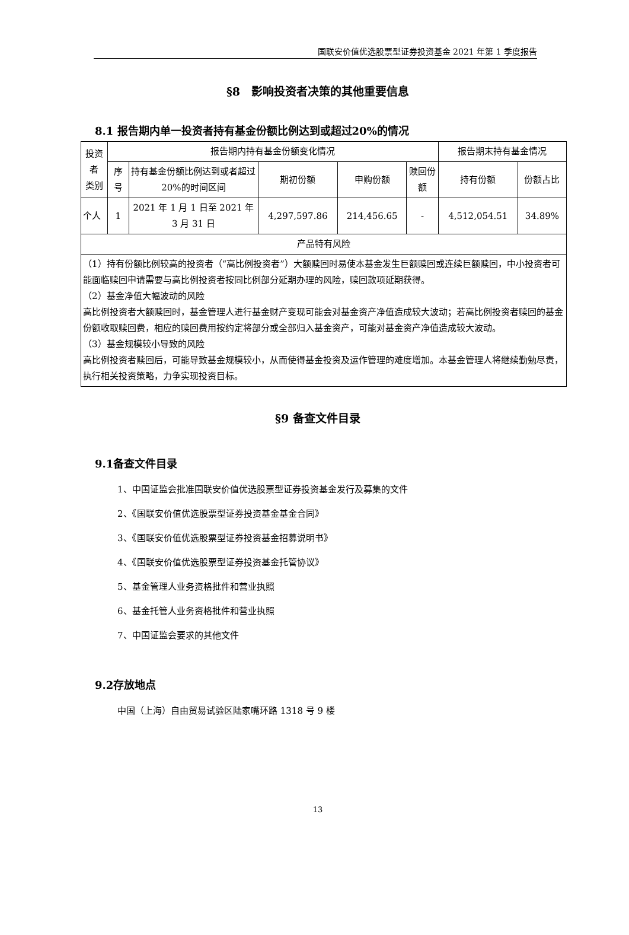国联安价值优选股票型证券投资基金 2021 年第 1 季度报告
§8　影响投资者决策的其他重要信息
8.1 报告期内单一投资者持有基金份额比例达到或超过20%的情况
| 投资者 类别 | 报告期内持有基金份额变化情况 | | | | | 报告期末持有基金情况 | |
| --- | --- | --- | --- | --- | --- | --- | --- |
| | 序号 | 持有基金份额比例达到或者超过20%的时间区间 | 期初份额 | 申购份额 | 赎回份额 | 持有份额 | 份额占比 |
| 个人 | 1 | 2021 年 1 月 1 日至 2021 年 3 月 31 日 | 4,297,597.86 | 214,456.65 | - | 4,512,054.51 | 34.89% |
| 产品特有风险 | | | | | | | |
| （1）持有份额比例较高的投资者（“高比例投资者”）大额赎回时易使本基金发生巨额赎回或连续巨额赎回，中小投资者可能面临赎回申请需要与高比例投资者按同比例部分延期办理的风险，赎回款项延期获得。 （2）基金净值大幅波动的风险 高比例投资者大额赎回时，基金管理人进行基金财产变现可能会对基金资产净值造成较大波动；若高比例投资者赎回的基金份额收取赎回费，相应的赎回费用按约定将部分或全部归入基金资产，可能对基金资产净值造成较大波动。 （3）基金规模较小导致的风险 高比例投资者赎回后，可能导致基金规模较小，从而使得基金投资及运作管理的难度增加。本基金管理人将继续勤勉尽责，执行相关投资策略，力争实现投资目标。 | | | | | | | |
§9 备查文件目录
9.1备查文件目录
1、中国证监会批准国联安价值优选股票型证券投资基金发行及募集的文件
2、《国联安价值优选股票型证券投资基金基金合同》
3、《国联安价值优选股票型证券投资基金招募说明书》
4、《国联安价值优选股票型证券投资基金托管协议》
5、基金管理人业务资格批件和营业执照
6、基金托管人业务资格批件和营业执照
7、中国证监会要求的其他文件
9.2存放地点
中国（上海）自由贸易试验区陆家嘴环路 1318 号 9 楼
13